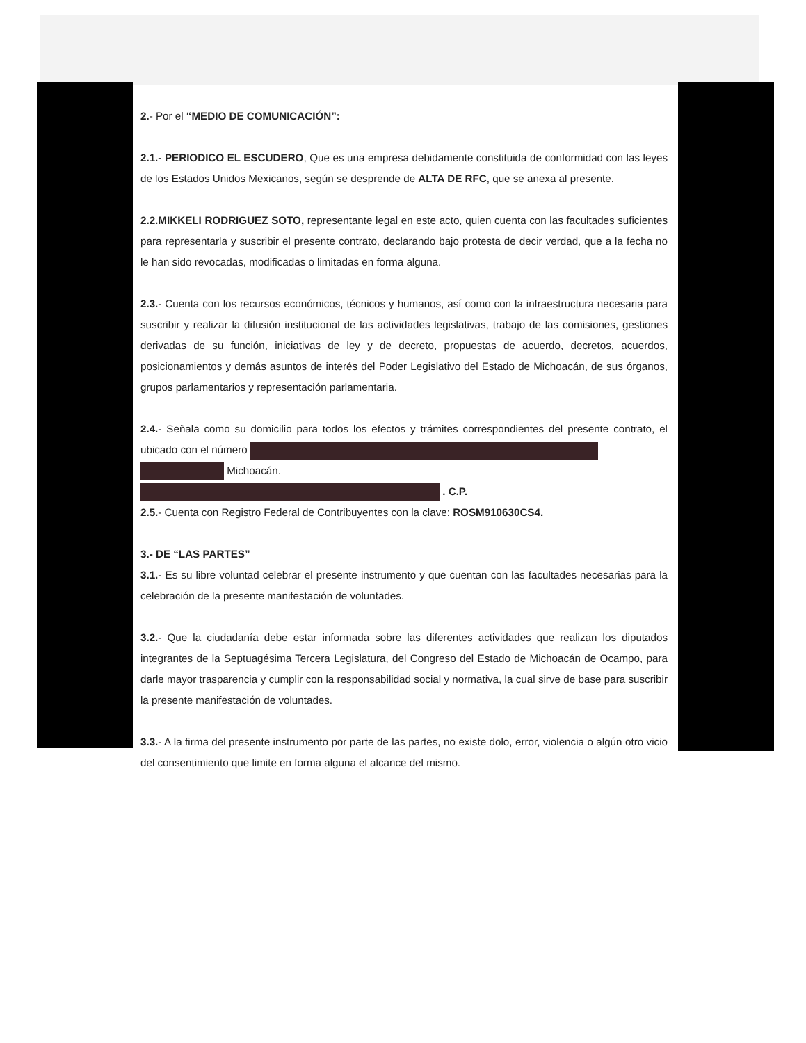2.- Por el “MEDIO DE COMUNICACIÓN”:
2.1.- PERIODICO EL ESCUDERO, Que es una empresa debidamente constituida de conformidad con las leyes de los Estados Unidos Mexicanos, según se desprende de ALTA DE RFC, que se anexa al presente.
2.2.MIKKELI RODRIGUEZ SOTO, representante legal en este acto, quien cuenta con las facultades suficientes para representarla y suscribir el presente contrato, declarando bajo protesta de decir verdad, que a la fecha no le han sido revocadas, modificadas o limitadas en forma alguna.
2.3.- Cuenta con los recursos económicos, técnicos y humanos, así como con la infraestructura necesaria para suscribir y realizar la difusión institucional de las actividades legislativas, trabajo de las comisiones, gestiones derivadas de su función, iniciativas de ley y de decreto, propuestas de acuerdo, decretos, acuerdos, posicionamientos y demás asuntos de interés del Poder Legislativo del Estado de Michoacán, de sus órganos, grupos parlamentarios y representación parlamentaria.
2.4.- Señala como su domicilio para todos los efectos y trámites correspondientes del presente contrato, el ubicado con el número
Michoacán.
. C.P.
2.5.- Cuenta con Registro Federal de Contribuyentes con la clave: ROSM910630CS4.
3.- DE “LAS PARTES”
3.1.- Es su libre voluntad celebrar el presente instrumento y que cuentan con las facultades necesarias para la celebración de la presente manifestación de voluntades.
3.2.- Que la ciudadanía debe estar informada sobre las diferentes actividades que realizan los diputados integrantes de la Septuagésima Tercera Legislatura, del Congreso del Estado de Michoacán de Ocampo, para darle mayor trasparencia y cumplir con la responsabilidad social y normativa, la cual sirve de base para suscribir la presente manifestación de voluntades.
3.3.- A la firma del presente instrumento por parte de las partes, no existe dolo, error, violencia o algún otro vicio del consentimiento que limite en forma alguna el alcance del mismo.